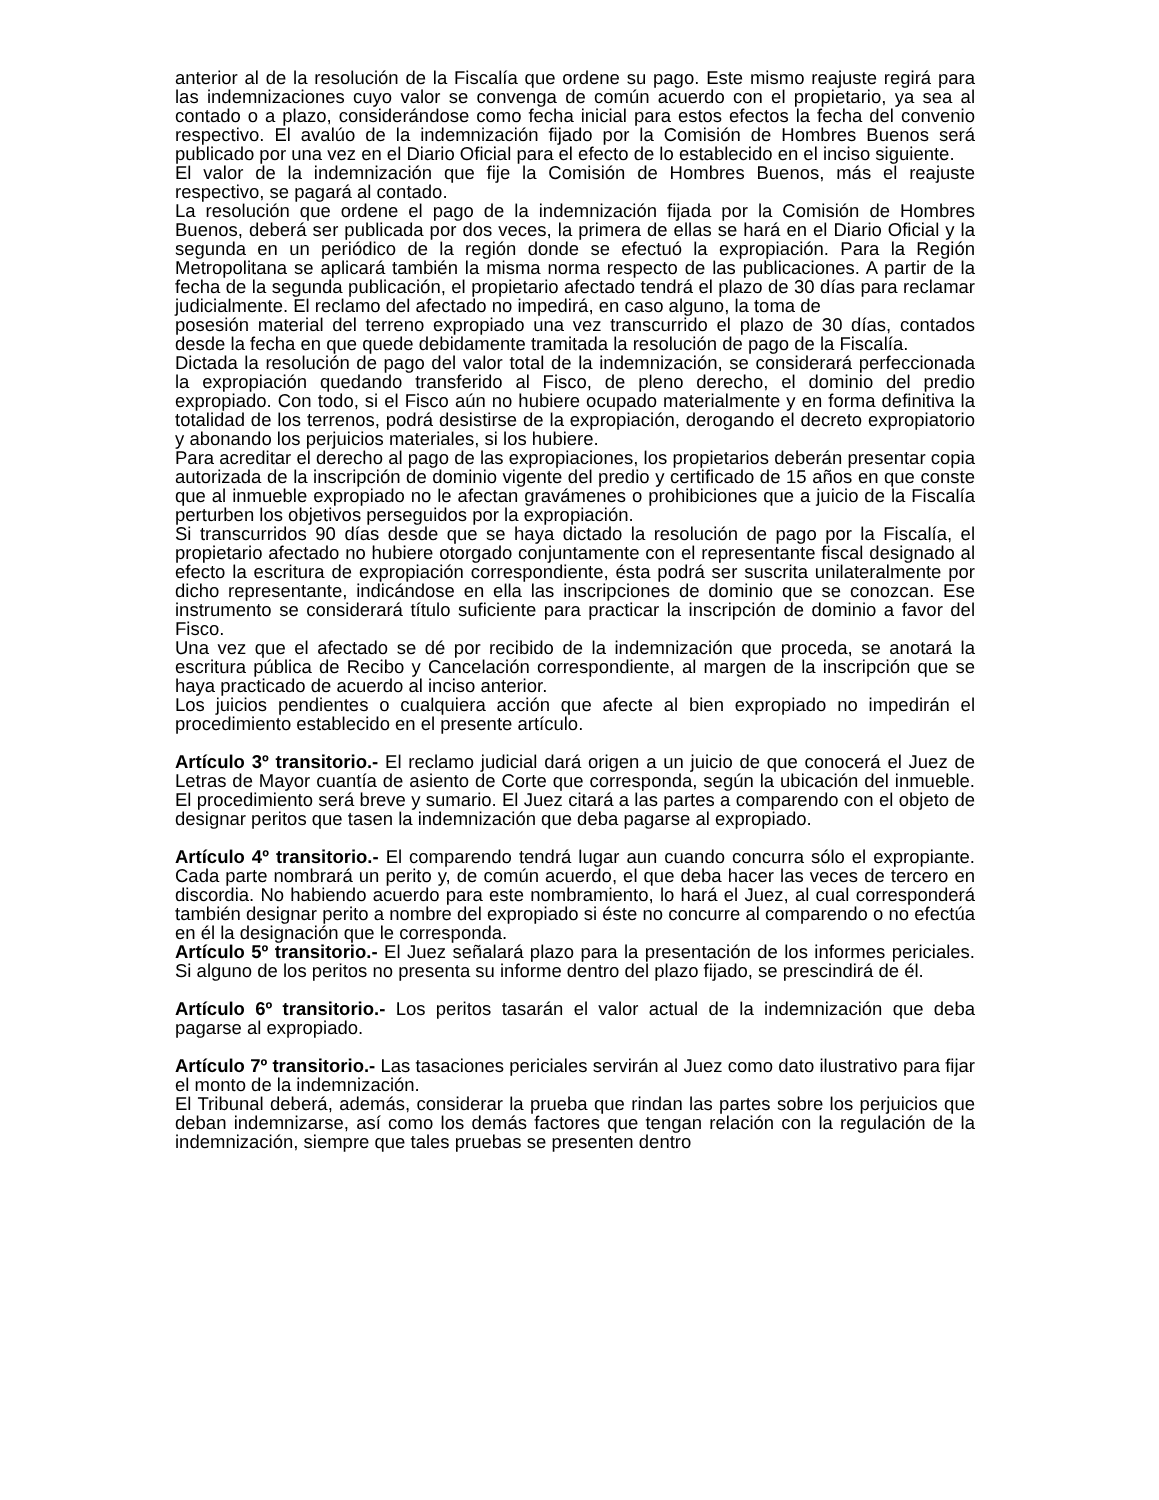anterior al de la resolución de la Fiscalía que ordene su pago. Este mismo reajuste regirá para las indemnizaciones cuyo valor se convenga de común acuerdo con el propietario, ya sea al contado o a plazo, considerándose como fecha inicial para estos efectos la fecha del convenio respectivo. El avalúo de la indemnización fijado por la Comisión de Hombres Buenos será publicado por una vez en el Diario Oficial para el efecto de lo establecido en el inciso siguiente.
El valor de la indemnización que fije la Comisión de Hombres Buenos, más el reajuste respectivo, se pagará al contado.
La resolución que ordene el pago de la indemnización fijada por la Comisión de Hombres Buenos, deberá ser publicada por dos veces, la primera de ellas se hará en el Diario Oficial y la segunda en un periódico de la región donde se efectuó la expropiación. Para la Región Metropolitana se aplicará también la misma norma respecto de las publicaciones. A partir de la fecha de la segunda publicación, el propietario afectado tendrá el plazo de 30 días para reclamar judicialmente. El reclamo del afectado no impedirá, en caso alguno, la toma de
posesión material del terreno expropiado una vez transcurrido el plazo de 30 días, contados desde la fecha en que quede debidamente tramitada la resolución de pago de la Fiscalía.
Dictada la resolución de pago del valor total de la indemnización, se considerará perfeccionada la expropiación quedando transferido al Fisco, de pleno derecho, el dominio del predio expropiado. Con todo, si el Fisco aún no hubiere ocupado materialmente y en forma definitiva la totalidad de los terrenos, podrá desistirse de la expropiación, derogando el decreto expropiatorio y abonando los perjuicios materiales, si los hubiere.
Para acreditar el derecho al pago de las expropiaciones, los propietarios deberán presentar copia autorizada de la inscripción de dominio vigente del predio y certificado de 15 años en que conste que al inmueble expropiado no le afectan gravámenes o prohibiciones que a juicio de la Fiscalía perturben los objetivos perseguidos por la expropiación.
Si transcurridos 90 días desde que se haya dictado la resolución de pago por la Fiscalía, el propietario afectado no hubiere otorgado conjuntamente con el representante fiscal designado al efecto la escritura de expropiación correspondiente, ésta podrá ser suscrita unilateralmente por dicho representante, indicándose en ella las inscripciones de dominio que se conozcan. Ese instrumento se considerará título suficiente para practicar la inscripción de dominio a favor del Fisco.
Una vez que el afectado se dé por recibido de la indemnización que proceda, se anotará la escritura pública de Recibo y Cancelación correspondiente, al margen de la inscripción que se haya practicado de acuerdo al inciso anterior.
Los juicios pendientes o cualquiera acción que afecte al bien expropiado no impedirán el procedimiento establecido en el presente artículo.
Artículo 3º transitorio.- El reclamo judicial dará origen a un juicio de que conocerá el Juez de Letras de Mayor cuantía de asiento de Corte que corresponda, según la ubicación del inmueble. El procedimiento será breve y sumario. El Juez citará a las partes a comparendo con el objeto de designar peritos que tasen la indemnización que deba pagarse al expropiado.
Artículo 4º transitorio.- El comparendo tendrá lugar aun cuando concurra sólo el expropiante. Cada parte nombrará un perito y, de común acuerdo, el que deba hacer las veces de tercero en discordia. No habiendo acuerdo para este nombramiento, lo hará el Juez, al cual corresponderá también designar perito a nombre del expropiado si éste no concurre al comparendo o no efectúa en él la designación que le corresponda.
Artículo 5º transitorio.- El Juez señalará plazo para la presentación de los informes periciales. Si alguno de los peritos no presenta su informe dentro del plazo fijado, se prescindirá de él.
Artículo 6º transitorio.- Los peritos tasarán el valor actual de la indemnización que deba pagarse al expropiado.
Artículo 7º transitorio.- Las tasaciones periciales servirán al Juez como dato ilustrativo para fijar el monto de la indemnización.
El Tribunal deberá, además, considerar la prueba que rindan las partes sobre los perjuicios que deban indemnizarse, así como los demás factores que tengan relación con la regulación de la indemnización, siempre que tales pruebas se presenten dentro